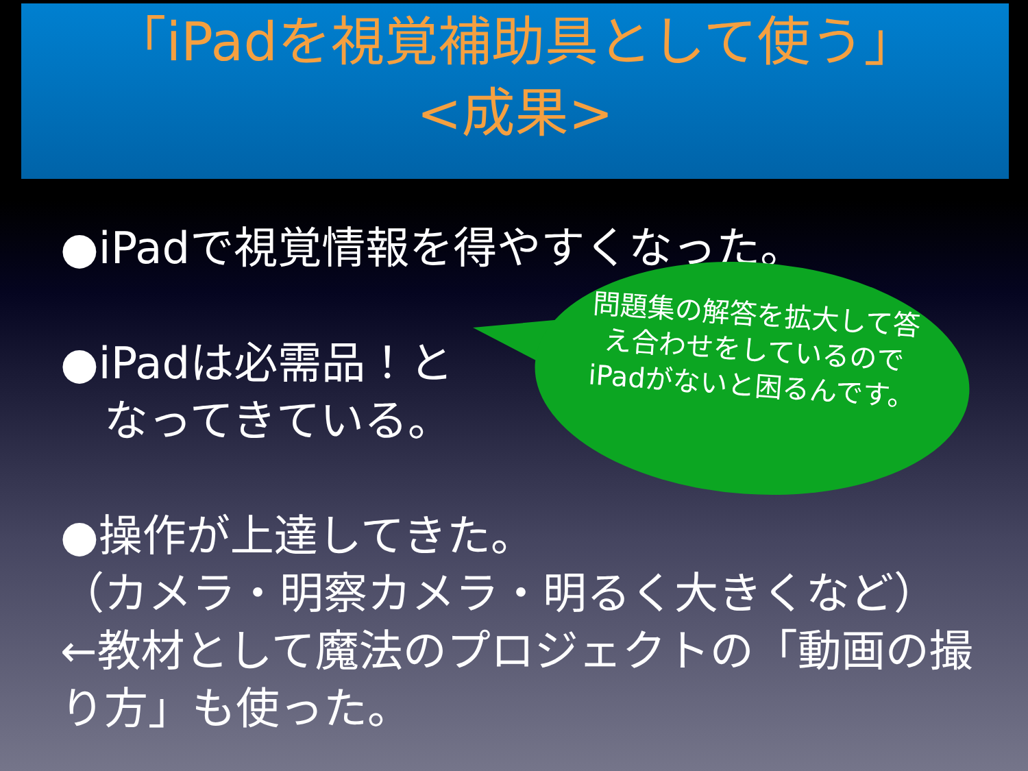「iPadを視覚補助具として使う」
<成果>
●iPadで視覚情報を得やすくなった。
●iPadは必需品！と
　なってきている。
●操作が上達してきた。
（カメラ・明察カメラ・明るく大きくなど）
←教材として魔法のプロジェクトの「動画の撮り方」も使った。
問題集の解答を拡大して答え合わせをしているのでiPadがないと困るんです。